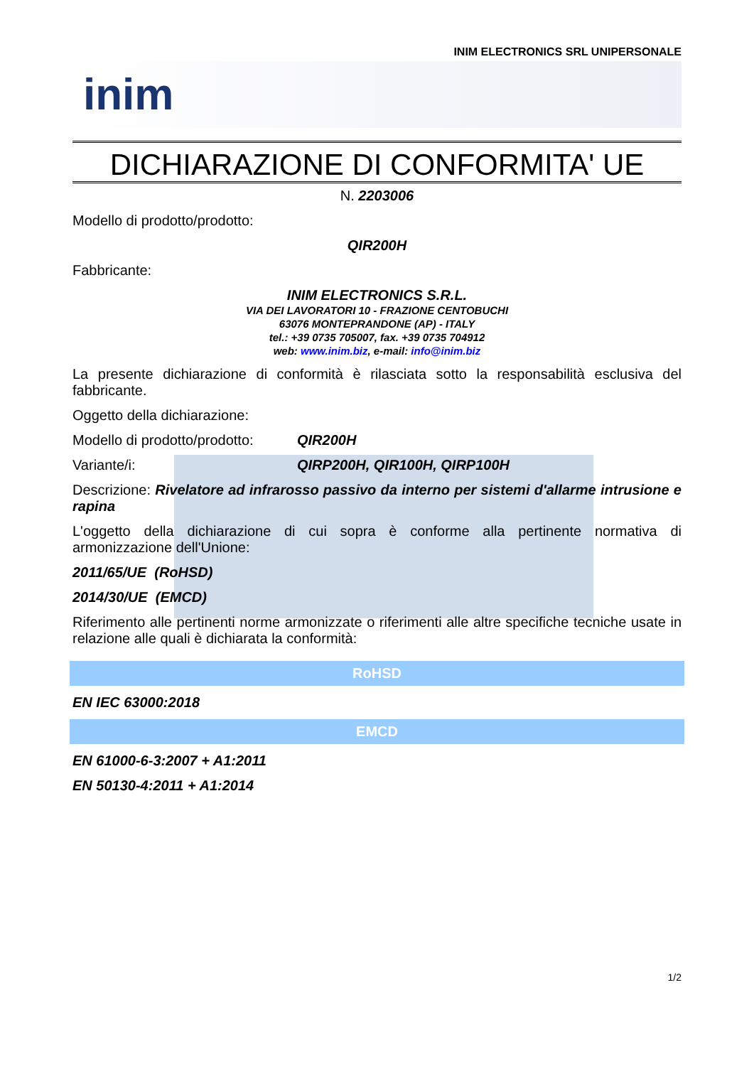INIM ELECTRONICS SRL UNIPERSONALE
inim
DICHIARAZIONE DI CONFORMITA' UE
N. 2203006
Modello di prodotto/prodotto:
QIR200H
Fabbricante:
INIM ELECTRONICS S.R.L.
VIA DEI LAVORATORI 10 - FRAZIONE CENTOBUCHI
63076 MONTEPRANDONE (AP) - ITALY
tel.: +39 0735 705007, fax. +39 0735 704912
web: www.inim.biz, e-mail: info@inim.biz
La presente dichiarazione di conformità è rilasciata sotto la responsabilità esclusiva del fabbricante.
Oggetto della dichiarazione:
Modello di prodotto/prodotto: QIR200H
Variante/i: QIRP200H, QIR100H, QIRP100H
Descrizione: Rivelatore ad infrarosso passivo da interno per sistemi d'allarme intrusione e rapina
L'oggetto della dichiarazione di cui sopra è conforme alla pertinente normativa di armonizzazione dell'Unione:
2011/65/UE (RoHSD)
2014/30/UE (EMCD)
Riferimento alle pertinenti norme armonizzate o riferimenti alle altre specifiche tecniche usate in relazione alle quali è dichiarata la conformità:
RoHSD
EN IEC 63000:2018
EMCD
EN 61000-6-3:2007 + A1:2011
EN 50130-4:2011 + A1:2014
1/2